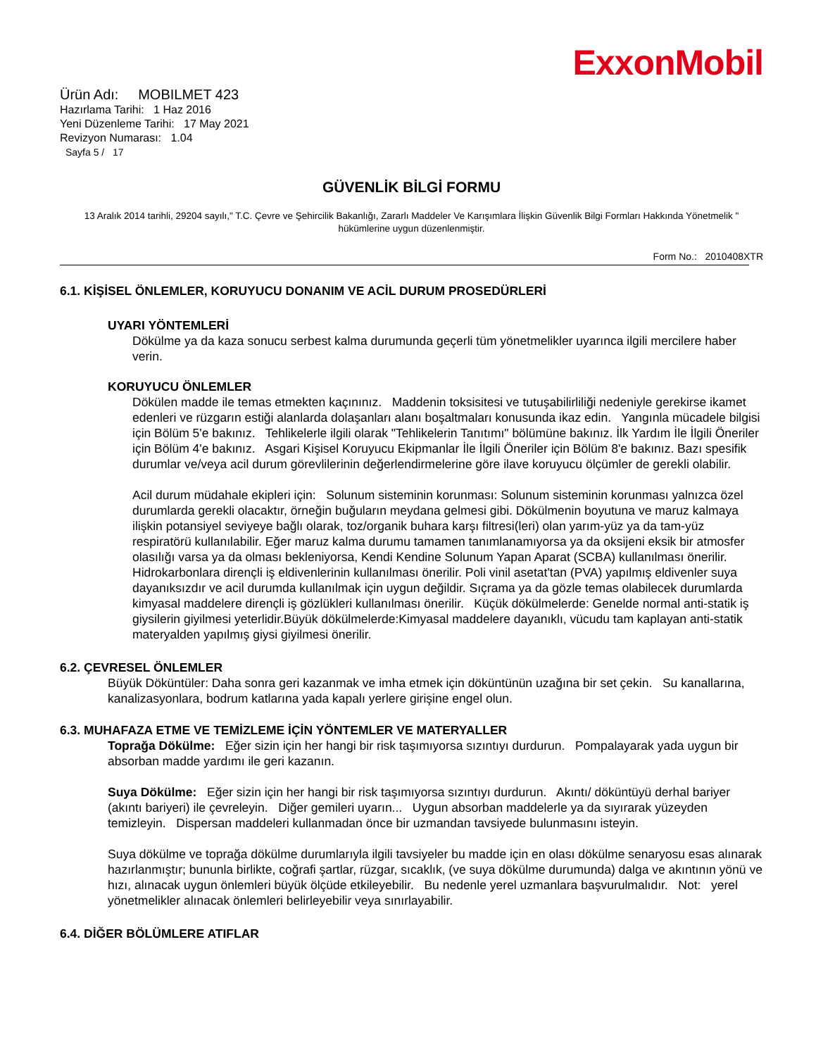ExxonMobil
Ürün Adı: MOBILMET 423
Hazırlama Tarihi: 1 Haz 2016
Yeni Düzenleme Tarihi: 17 May 2021
Revizyon Numarası: 1.04
Sayfa 5 / 17
GÜVENLİK BİLGİ FORMU
13 Aralık 2014 tarihli, 29204 sayılı," T.C. Çevre ve Şehircilik Bakanlığı, Zararlı Maddeler Ve Karışımlara İlişkin Güvenlik Bilgi Formları Hakkında Yönetmelik " hükümlerine uygun düzenlenmiştir.
Form No.: 2010408XTR
6.1. KİŞİSEL ÖNLEMLER, KORUYUCU DONANIM VE ACİL DURUM PROSEDÜRLERİ
UYARI YÖNTEMLERİ
Dökülme ya da kaza sonucu serbest kalma durumunda geçerli tüm yönetmelikler uyarınca ilgili mercilere haber verin.
KORUYUCU ÖNLEMLER
Dökülen madde ile temas etmekten kaçınınız. Maddenin toksisitesi ve tutuşabilirliliği nedeniyle gerekirse ikamet edenleri ve rüzgarın estiği alanlarda dolaşanları alanı boşaltmaları konusunda ikaz edin. Yangınla mücadele bilgisi için Bölüm 5'e bakınız. Tehlikelerle ilgili olarak "Tehlikelerin Tanıtımı" bölümüne bakınız. İlk Yardım İle İlgili Öneriler için Bölüm 4'e bakınız. Asgari Kişisel Koruyucu Ekipmanlar İle İlgili Öneriler için Bölüm 8'e bakınız. Bazı spesifik durumlar ve/veya acil durum görevlilerinin değerlendirmelerine göre ilave koruyucu ölçümler de gerekli olabilir.
Acil durum müdahale ekipleri için: Solunum sisteminin korunması: Solunum sisteminin korunması yalnızca özel durumlarda gerekli olacaktır, örneğin buğuların meydana gelmesi gibi. Dökülmenin boyutuna ve maruz kalmaya ilişkin potansiyel seviyeye bağlı olarak, toz/organik buhara karşı filtresi(leri) olan yarım-yüz ya da tam-yüz respiratörü kullanılabilir. Eğer maruz kalma durumu tamamen tanımlanamıyorsa ya da oksijeni eksik bir atmosfer olasılığı varsa ya da olması bekleniyorsa, Kendi Kendine Solunum Yapan Aparat (SCBA) kullanılması önerilir. Hidrokarbonlara dirençli iş eldivenlerinin kullanılması önerilir. Poli vinil asetat'tan (PVA) yapılmış eldivenler suya dayanıksızdır ve acil durumda kullanılmak için uygun değildir. Sıçrama ya da gözle temas olabilecek durumlarda kimyasal maddelere dirençli iş gözlükleri kullanılması önerilir. Küçük dökülmelerde: Genelde normal anti-statik iş giysilerin giyilmesi yeterlidir.Büyük dökülmelerde:Kimyasal maddelere dayanıklı, vücudu tam kaplayan anti-statik materyalden yapılmış giysi giyilmesi önerilir.
6.2. ÇEVRESEL ÖNLEMLER
Büyük Döküntüler: Daha sonra geri kazanmak ve imha etmek için döküntünün uzağına bir set çekin. Su kanallarına, kanalizasyonlara, bodrum katlarına yada kapalı yerlere girişine engel olun.
6.3. MUHAFAZA ETME VE TEMİZLEME İÇİN YÖNTEMLER VE MATERYALLER
Toprağa Dökülme: Eğer sizin için her hangi bir risk taşımıyorsa sızıntıyı durdurun. Pompalayarak yada uygun bir absorban madde yardımı ile geri kazanın.
Suya Dökülme: Eğer sizin için her hangi bir risk taşımıyorsa sızıntıyı durdurun. Akıntı/ döküntüyü derhal bariyer (akıntı bariyeri) ile çevreleyin. Diğer gemileri uyarın... Uygun absorban maddelerle ya da sıyırarak yüzeyden temizleyin. Dispersan maddeleri kullanmadan önce bir uzmandan tavsiyede bulunmasını isteyin.
Suya dökülme ve toprağa dökülme durumlarıyla ilgili tavsiyeler bu madde için en olası dökülme senaryosu esas alınarak hazırlanmıştır; bununla birlikte, coğrafi şartlar, rüzgar, sıcaklık, (ve suya dökülme durumunda) dalga ve akıntının yönü ve hızı, alınacak uygun önlemleri büyük ölçüde etkileyebilir. Bu nedenle yerel uzmanlara başvurulmalıdır. Not: yerel yönetmelikler alınacak önlemleri belirleyebilir veya sınırlayabilir.
6.4. DİĞER BÖLÜMLERE ATIFLAR